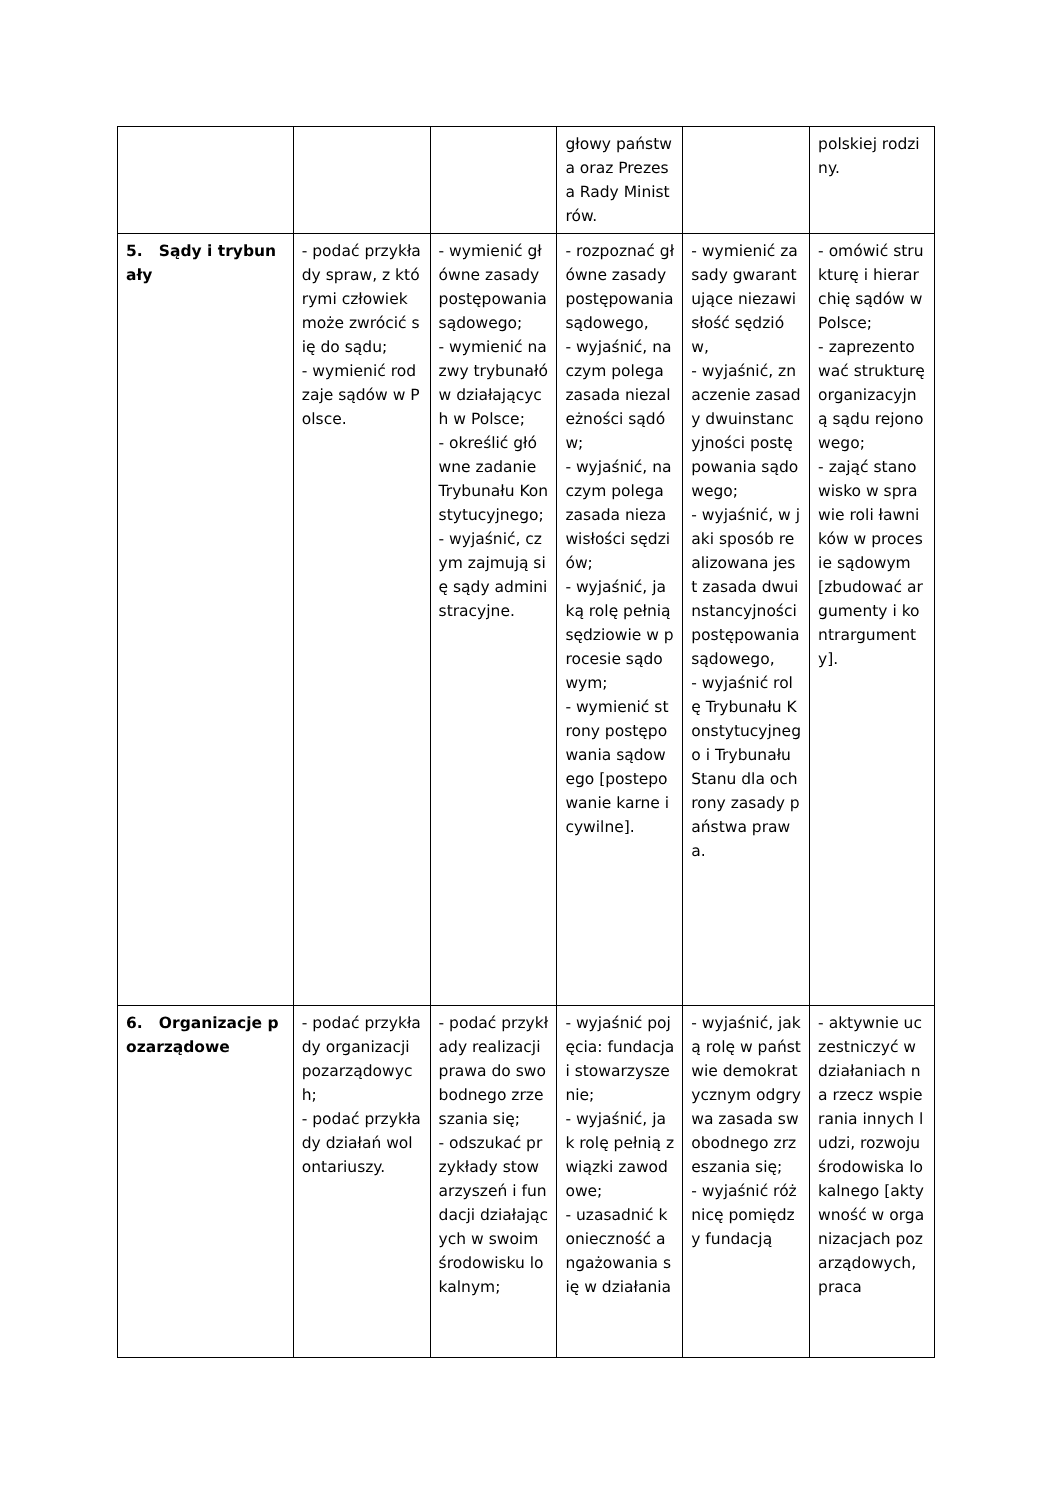| | | | głowy państwa oraz Prezesa Rady Ministrów. | | polskiej rodziny. |
| 5. Sądy i trybunały | - podać przykłady spraw, z którymi człowiek może zwrócić się do sądu; - wymienić rodzaje sądów w Polsce. | - wymienić główne zasady postępowania sądowego; - wymienić nazwy trybunałów działających w Polsce; - określić główne zadanie Trybunału Konstytucyjnego; - wyjaśnić, czym zajmują się sądy administracyjne. | - rozpoznać główne zasady postępowania sądowego, - wyjaśnić, na czym polega zasada niezależności sądów; - wyjaśnić, na czym polega zasada niezawisłości sędziów; - wyjaśnić, jaką rolę pełnią sędziowie w procesie sądowym; - wymienić strony postępowania sądowego [postepowanie karne i cywilne]. | - wymienić zasady gwarantujące niezawisłość sędziów, - wyjaśnić, znaczenie zasady dwuinstancyjności postępowania sądowego; - wyjaśnić, w jaki sposób realizowana jest zasada dwuinstancyjności postępowania sądowego, - wyjaśnić rolę Trybunału Konstytucyjnego i Trybunału Stanu dla ochrony zasady państwa prawa. | - omówić strukturę i hierarchię sądów w Polsce; - zaprezentować strukturę organizacyjną sądu rejonowego; - zająć stanowisko w sprawie roli ławników w procesie sądowym [zbudować argumenty i kontrargumenty]. |
| 6. Organizacje pozarządowe | - podać przykłady organizacji pozarządowych; - podać przykłady działań wolontariuszy. | - podać przykłady realizacji prawa do swobodnego zrzeszania się; - odszukać przykłady stowarzyszeń i fundacji działających w swoim środowisku lokalnym; | - wyjaśnić pojęcia: fundacja i stowarzyszenie; - wyjaśnić, jak rolę pełnią związki zawodowe; - uzasadnić konieczność angażowania się w działania | - wyjaśnić, jaką rolę w państwie demokratycznym odgrywa zasada swobodnego zrzeszania się; - wyjaśnić różnicę pomiędzy fundacją | - aktywnie uczestniczyć w działaniach na rzecz wspierania innych ludzi, rozwoju środowiska lokalnego [aktywność w organizacjach pozarządowych, praca |